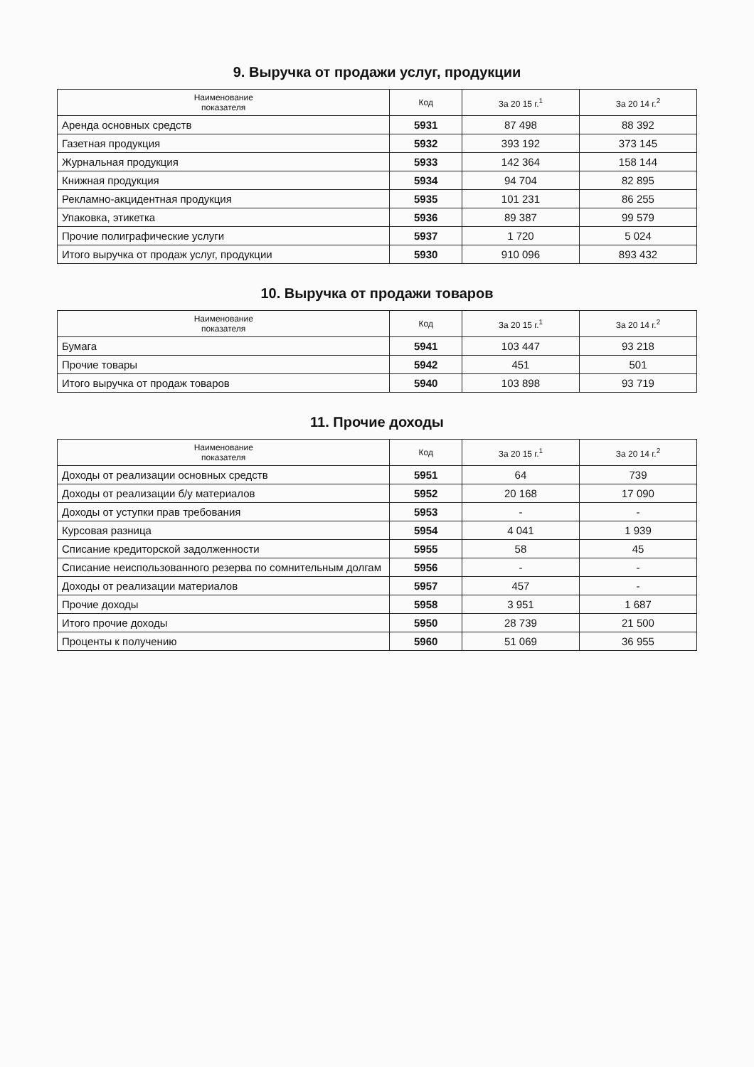9. Выручка от продажи услуг, продукции
| Наименование показателя | Код | За 20 15 г.<sup>1</sup> | За 20 14 г.<sup>2</sup> |
| --- | --- | --- | --- |
| Аренда основных средств | 5931 | 87 498 | 88 392 |
| Газетная продукция | 5932 | 393 192 | 373 145 |
| Журнальная продукция | 5933 | 142 364 | 158 144 |
| Книжная продукция | 5934 | 94 704 | 82 895 |
| Рекламно-акцидентная продукция | 5935 | 101 231 | 86 255 |
| Упаковка, этикетка | 5936 | 89 387 | 99 579 |
| Прочие полиграфические услуги | 5937 | 1 720 | 5 024 |
| Итого выручка от продаж услуг, продукции | 5930 | 910 096 | 893 432 |
10. Выручка от продажи товаров
| Наименование показателя | Код | За 20 15 г.<sup>1</sup> | За 20 14 г.<sup>2</sup> |
| --- | --- | --- | --- |
| Бумага | 5941 | 103 447 | 93 218 |
| Прочие товары | 5942 | 451 | 501 |
| Итого выручка от продаж товаров | 5940 | 103 898 | 93 719 |
11. Прочие доходы
| Наименование показателя | Код | За 20 15 г.<sup>1</sup> | За 20 14 г.<sup>2</sup> |
| --- | --- | --- | --- |
| Доходы от реализации основных средств | 5951 | 64 | 739 |
| Доходы от реализации б/у материалов | 5952 | 20 168 | 17 090 |
| Доходы от уступки прав требования | 5953 | - | - |
| Курсовая разница | 5954 | 4 041 | 1 939 |
| Списание кредиторской задолженности | 5955 | 58 | 45 |
| Списание неиспользованного резерва по сомнительным долгам | 5956 | - | - |
| Доходы от реализации материалов | 5957 | 457 | - |
| Прочие доходы | 5958 | 3 951 | 1 687 |
| Итого прочие доходы | 5950 | 28 739 | 21 500 |
| Проценты к получению | 5960 | 51 069 | 36 955 |